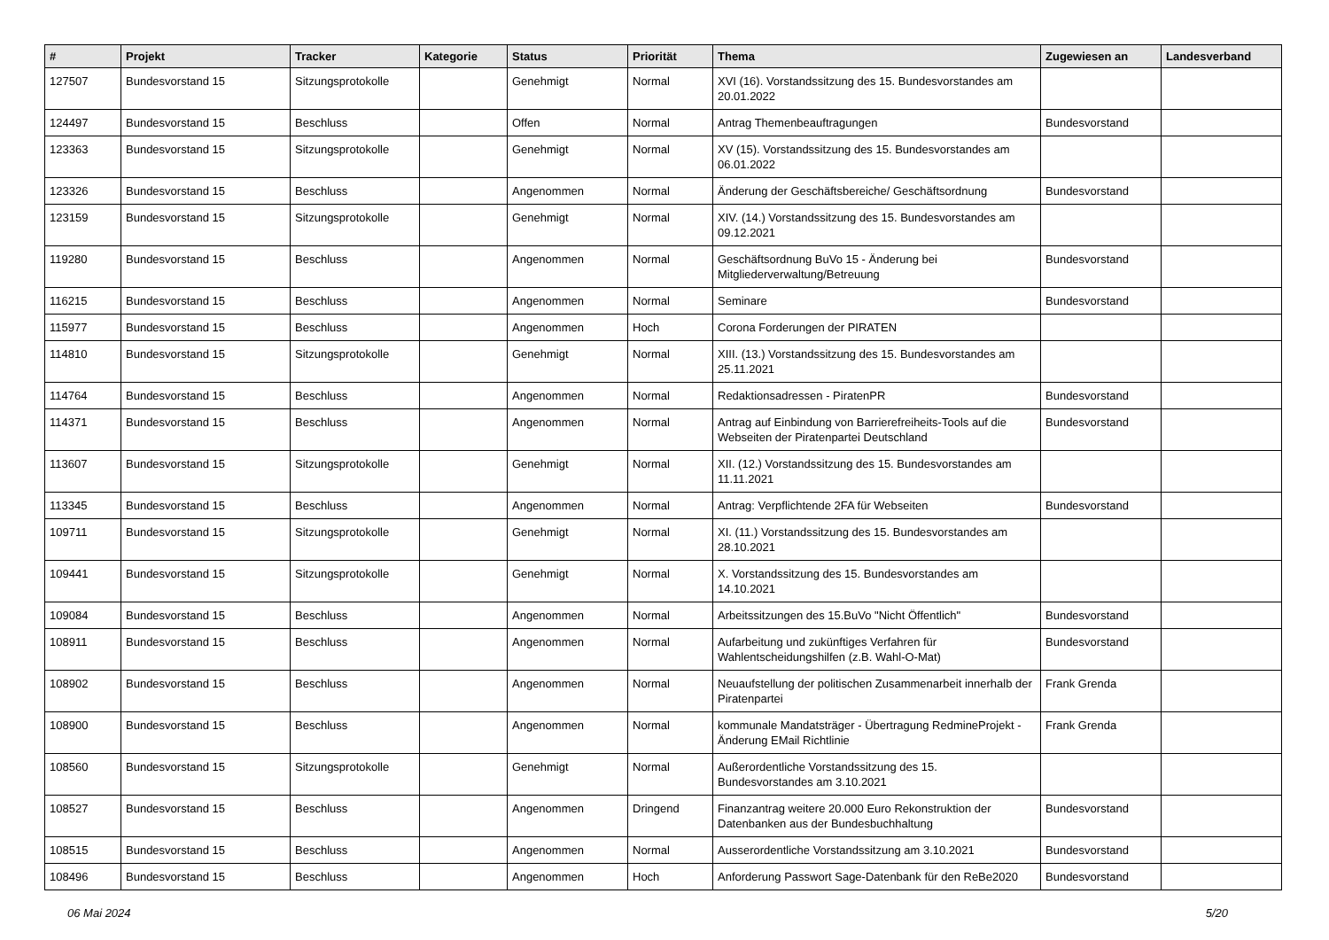| # | Projekt | Tracker | Kategorie | Status | Priorität | Thema | Zugewiesen an | Landesverband |
| --- | --- | --- | --- | --- | --- | --- | --- | --- |
| 127507 | Bundesvorstand 15 | Sitzungsprotokolle | | Genehmigt | Normal | XVI (16). Vorstandssitzung des 15. Bundesvorstandes am 20.01.2022 | | |
| 124497 | Bundesvorstand 15 | Beschluss | | Offen | Normal | Antrag Themenbeauftragungen | Bundesvorstand | |
| 123363 | Bundesvorstand 15 | Sitzungsprotokolle | | Genehmigt | Normal | XV (15). Vorstandssitzung des 15. Bundesvorstandes am 06.01.2022 | | |
| 123326 | Bundesvorstand 15 | Beschluss | | Angenommen | Normal | Änderung der Geschäftsbereiche/ Geschäftsordnung | Bundesvorstand | |
| 123159 | Bundesvorstand 15 | Sitzungsprotokolle | | Genehmigt | Normal | XIV. (14.) Vorstandssitzung des 15. Bundesvorstandes am 09.12.2021 | | |
| 119280 | Bundesvorstand 15 | Beschluss | | Angenommen | Normal | Geschäftsordnung BuVo 15 - Änderung bei Mitgliederverwaltung/Betreuung | Bundesvorstand | |
| 116215 | Bundesvorstand 15 | Beschluss | | Angenommen | Normal | Seminare | Bundesvorstand | |
| 115977 | Bundesvorstand 15 | Beschluss | | Angenommen | Hoch | Corona Forderungen der PIRATEN | | |
| 114810 | Bundesvorstand 15 | Sitzungsprotokolle | | Genehmigt | Normal | XIII. (13.) Vorstandssitzung des 15. Bundesvorstandes am 25.11.2021 | | |
| 114764 | Bundesvorstand 15 | Beschluss | | Angenommen | Normal | Redaktionsadressen - PiratenPR | Bundesvorstand | |
| 114371 | Bundesvorstand 15 | Beschluss | | Angenommen | Normal | Antrag auf Einbindung von Barrierefreiheits-Tools auf die Webseiten der Piratenpartei Deutschland | Bundesvorstand | |
| 113607 | Bundesvorstand 15 | Sitzungsprotokolle | | Genehmigt | Normal | XII. (12.) Vorstandssitzung des 15. Bundesvorstandes am 11.11.2021 | | |
| 113345 | Bundesvorstand 15 | Beschluss | | Angenommen | Normal | Antrag: Verpflichtende 2FA für Webseiten | Bundesvorstand | |
| 109711 | Bundesvorstand 15 | Sitzungsprotokolle | | Genehmigt | Normal | XI. (11.) Vorstandssitzung des 15. Bundesvorstandes am 28.10.2021 | | |
| 109441 | Bundesvorstand 15 | Sitzungsprotokolle | | Genehmigt | Normal | X. Vorstandssitzung des 15. Bundesvorstandes am 14.10.2021 | | |
| 109084 | Bundesvorstand 15 | Beschluss | | Angenommen | Normal | Arbeitssitzungen des 15.BuVo "Nicht Öffentlich" | Bundesvorstand | |
| 108911 | Bundesvorstand 15 | Beschluss | | Angenommen | Normal | Aufarbeitung und zukünftiges Verfahren für Wahlentscheidungshilfen (z.B. Wahl-O-Mat) | Bundesvorstand | |
| 108902 | Bundesvorstand 15 | Beschluss | | Angenommen | Normal | Neuaufstellung der politischen Zusammenarbeit innerhalb der Piratenpartei | Frank Grenda | |
| 108900 | Bundesvorstand 15 | Beschluss | | Angenommen | Normal | kommunale Mandatsträger - Übertragung RedmineProjekt - Änderung EMail Richtlinie | Frank Grenda | |
| 108560 | Bundesvorstand 15 | Sitzungsprotokolle | | Genehmigt | Normal | Außerordentliche Vorstandssitzung des 15. Bundesvorstandes am 3.10.2021 | | |
| 108527 | Bundesvorstand 15 | Beschluss | | Angenommen | Dringend | Finanzantrag weitere 20.000 Euro Rekonstruktion der Datenbanken aus der Bundesbuchhaltung | Bundesvorstand | |
| 108515 | Bundesvorstand 15 | Beschluss | | Angenommen | Normal | Ausserordentliche Vorstandssitzung am 3.10.2021 | Bundesvorstand | |
| 108496 | Bundesvorstand 15 | Beschluss | | Angenommen | Hoch | Anforderung Passwort Sage-Datenbank für den ReBe2020 | Bundesvorstand | |
06 Mai 2024 5/20